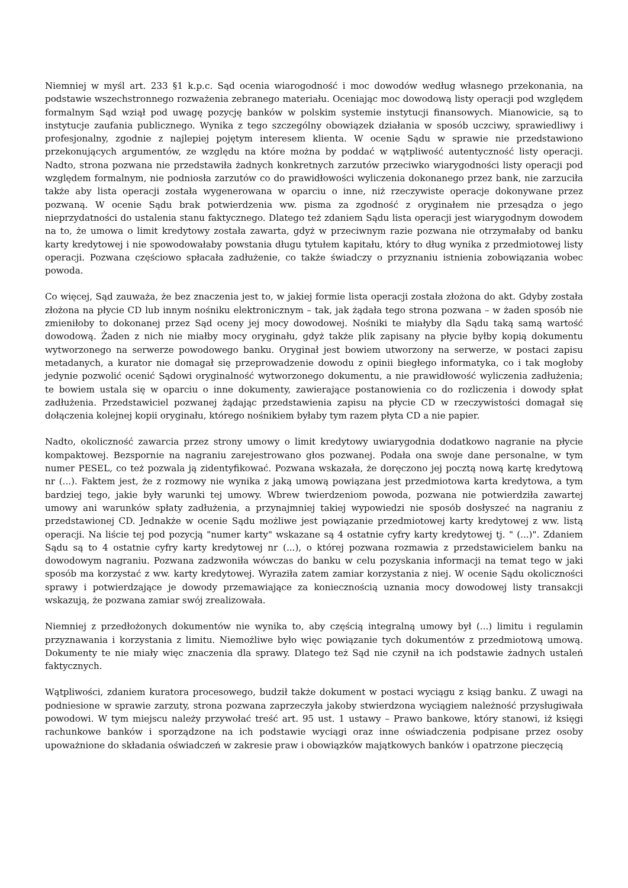Niemniej w myśl art. 233 §1 k.p.c. Sąd ocenia wiarogodność i moc dowodów według własnego przekonania, na podstawie wszechstronnego rozważenia zebranego materiału. Oceniając moc dowodową listy operacji pod względem formalnym Sąd wziął pod uwagę pozycję banków w polskim systemie instytucji finansowych. Mianowicie, są to instytucje zaufania publicznego. Wynika z tego szczególny obowiązek działania w sposób uczciwy, sprawiedliwy i profesjonalny, zgodnie z najlepiej pojętym interesem klienta. W ocenie Sądu w sprawie nie przedstawiono przekonujących argumentów, ze względu na które można by poddać w wątpliwość autentyczność listy operacji. Nadto, strona pozwana nie przedstawiła żadnych konkretnych zarzutów przeciwko wiarygodności listy operacji pod względem formalnym, nie podniosła zarzutów co do prawidłowości wyliczenia dokonanego przez bank, nie zarzuciła także aby lista operacji została wygenerowana w oparciu o inne, niż rzeczywiste operacje dokonywane przez pozwaną. W ocenie Sądu brak potwierdzenia ww. pisma za zgodność z oryginałem nie przesądza o jego nieprzydatności do ustalenia stanu faktycznego. Dlatego też zdaniem Sądu lista operacji jest wiarygodnym dowodem na to, że umowa o limit kredytowy została zawarta, gdyż w przeciwnym razie pozwana nie otrzymałaby od banku karty kredytowej i nie spowodowałaby powstania długu tytułem kapitału, który to dług wynika z przedmiotowej listy operacji. Pozwana częściowo spłacała zadłużenie, co także świadczy o przyznaniu istnienia zobowiązania wobec powoda.
Co więcej, Sąd zauważa, że bez znaczenia jest to, w jakiej formie lista operacji została złożona do akt. Gdyby została złożona na płycie CD lub innym nośniku elektronicznym – tak, jak żądała tego strona pozwana – w żaden sposób nie zmieniłoby to dokonanej przez Sąd oceny jej mocy dowodowej. Nośniki te miałyby dla Sądu taką samą wartość dowodową. Żaden z nich nie miałby mocy oryginału, gdyż także plik zapisany na płycie byłby kopią dokumentu wytworzonego na serwerze powodowego banku. Oryginał jest bowiem utworzony na serwerze, w postaci zapisu metadanych, a kurator nie domagał się przeprowadzenie dowodu z opinii biegłego informatyka, co i tak mogłoby jedynie pozwolić ocenić Sądowi oryginalność wytworzonego dokumentu, a nie prawidłowość wyliczenia zadłużenia; te bowiem ustala się w oparciu o inne dokumenty, zawierające postanowienia co do rozliczenia i dowody spłat zadłużenia. Przedstawiciel pozwanej żądając przedstawienia zapisu na płycie CD w rzeczywistości domagał się dołączenia kolejnej kopii oryginału, którego nośnikiem byłaby tym razem płyta CD a nie papier.
Nadto, okoliczność zawarcia przez strony umowy o limit kredytowy uwiarygodnia dodatkowo nagranie na płycie kompaktowej. Bezspornie na nagraniu zarejestrowano głos pozwanej. Podała ona swoje dane personalne, w tym numer PESEL, co też pozwala ją zidentyfikować. Pozwana wskazała, że doręczono jej pocztą nową kartę kredytową nr (...). Faktem jest, że z rozmowy nie wynika z jaką umową powiązana jest przedmiotowa karta kredytowa, a tym bardziej tego, jakie były warunki tej umowy. Wbrew twierdzeniom powoda, pozwana nie potwierdziła zawartej umowy ani warunków spłaty zadłużenia, a przynajmniej takiej wypowiedzi nie sposób dosłyszeć na nagraniu z przedstawionej CD. Jednakże w ocenie Sądu możliwe jest powiązanie przedmiotowej karty kredytowej z ww. listą operacji. Na liście tej pod pozycją "numer karty" wskazane są 4 ostatnie cyfry karty kredytowej tj. " (...)". Zdaniem Sądu są to 4 ostatnie cyfry karty kredytowej nr (...), o której pozwana rozmawia z przedstawicielem banku na dowodowym nagraniu. Pozwana zadzwoniła wówczas do banku w celu pozyskania informacji na temat tego w jaki sposób ma korzystać z ww. karty kredytowej. Wyraziła zatem zamiar korzystania z niej. W ocenie Sądu okoliczności sprawy i potwierdzające je dowody przemawiające za koniecznością uznania mocy dowodowej listy transakcji wskazują, że pozwana zamiar swój zrealizowała.
Niemniej z przedłożonych dokumentów nie wynika to, aby częścią integralną umowy był (...) limitu i regulamin przyznawania i korzystania z limitu. Niemożliwe było więc powiązanie tych dokumentów z przedmiotową umową. Dokumenty te nie miały więc znaczenia dla sprawy. Dlatego też Sąd nie czynił na ich podstawie żadnych ustaleń faktycznych.
Wątpliwości, zdaniem kuratora procesowego, budził także dokument w postaci wyciągu z ksiąg banku. Z uwagi na podniesione w sprawie zarzuty, strona pozwana zaprzeczyła jakoby stwierdzona wyciągiem należność przysługiwała powodowi. W tym miejscu należy przywołać treść art. 95 ust. 1 ustawy – Prawo bankowe, który stanowi, iż księgi rachunkowe banków i sporządzone na ich podstawie wyciągi oraz inne oświadczenia podpisane przez osoby upoważnione do składania oświadczeń w zakresie praw i obowiązków majątkowych banków i opatrzone pieczęcią